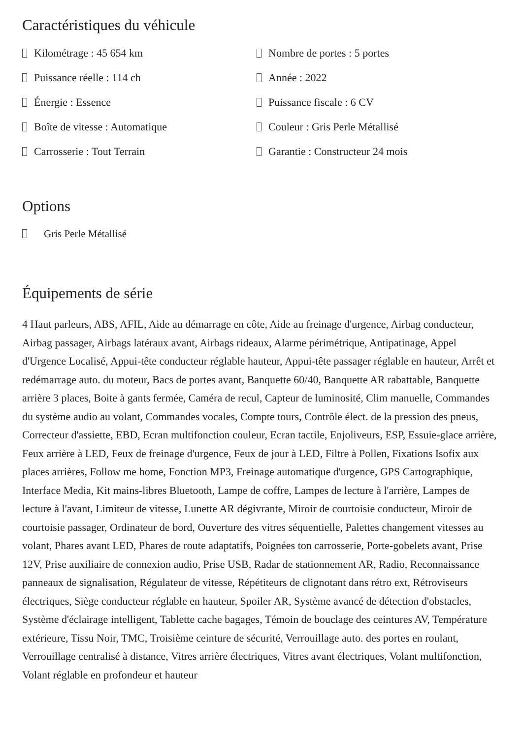Caractéristiques du véhicule
Kilométrage : 45 654 km
Nombre de portes : 5 portes
Puissance réelle : 114 ch
Année : 2022
Énergie : Essence
Puissance fiscale : 6 CV
Boîte de vitesse : Automatique
Couleur : Gris Perle Métallisé
Carrosserie : Tout Terrain
Garantie : Constructeur 24 mois
Options
Gris Perle Métallisé
Équipements de série
4 Haut parleurs, ABS, AFIL, Aide au démarrage en côte, Aide au freinage d'urgence, Airbag conducteur, Airbag passager, Airbags latéraux avant, Airbags rideaux, Alarme périmétrique, Antipatinage, Appel d'Urgence Localisé, Appui-tête conducteur réglable hauteur, Appui-tête passager réglable en hauteur, Arrêt et redémarrage auto. du moteur, Bacs de portes avant, Banquette 60/40, Banquette AR rabattable, Banquette arrière 3 places, Boite à gants fermée, Caméra de recul, Capteur de luminosité, Clim manuelle, Commandes du système audio au volant, Commandes vocales, Compte tours, Contrôle élect. de la pression des pneus, Correcteur d'assiette, EBD, Ecran multifonction couleur, Ecran tactile, Enjoliveurs, ESP, Essuie-glace arrière, Feux arrière à LED, Feux de freinage d'urgence, Feux de jour à LED, Filtre à Pollen, Fixations Isofix aux places arrières, Follow me home, Fonction MP3, Freinage automatique d'urgence, GPS Cartographique, Interface Media, Kit mains-libres Bluetooth, Lampe de coffre, Lampes de lecture à l'arrière, Lampes de lecture à l'avant, Limiteur de vitesse, Lunette AR dégivrante, Miroir de courtoisie conducteur, Miroir de courtoisie passager, Ordinateur de bord, Ouverture des vitres séquentielle, Palettes changement vitesses au volant, Phares avant LED, Phares de route adaptatifs, Poignées ton carrosserie, Porte-gobelets avant, Prise 12V, Prise auxiliaire de connexion audio, Prise USB, Radar de stationnement AR, Radio, Reconnaissance panneaux de signalisation, Régulateur de vitesse, Répétiteurs de clignotant dans rétro ext, Rétroviseurs électriques, Siège conducteur réglable en hauteur, Spoiler AR, Système avancé de détection d'obstacles, Système d'éclairage intelligent, Tablette cache bagages, Témoin de bouclage des ceintures AV, Température extérieure, Tissu Noir, TMC, Troisième ceinture de sécurité, Verrouillage auto. des portes en roulant, Verrouillage centralisé à distance, Vitres arrière électriques, Vitres avant électriques, Volant multifonction, Volant réglable en profondeur et hauteur